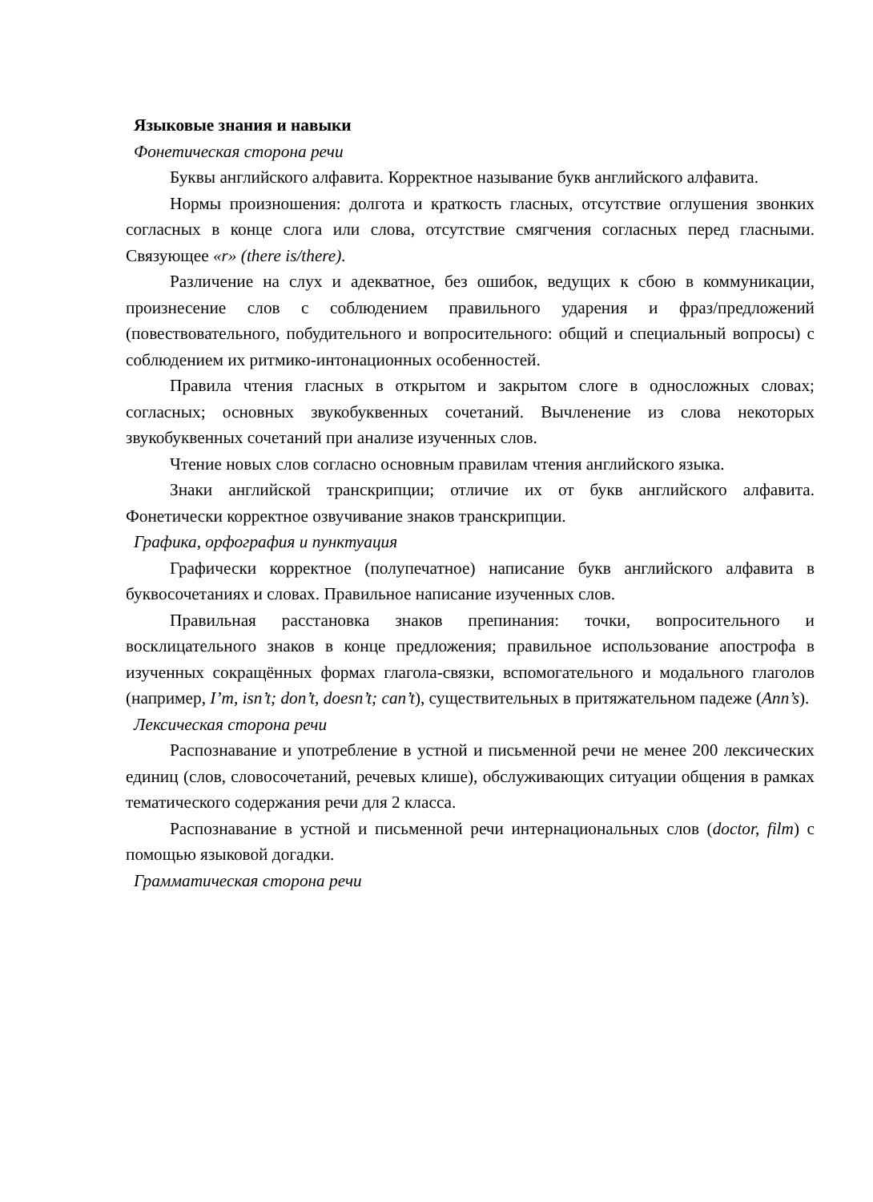Языковые знания и навыки
Фонетическая сторона речи
Буквы английского алфавита. Корректное называние букв английского алфавита.
Нормы произношения: долгота и краткость гласных, отсутствие оглушения звонких согласных в конце слога или слова, отсутствие смягчения согласных перед гласными. Связующее «r» (there is/there).
Различение на слух и адекватное, без ошибок, ведущих к сбою в коммуникации, произнесение слов с соблюдением правильного ударения и фраз/предложений (повествовательного, побудительного и вопросительного: общий и специальный вопросы) с соблюдением их ритмико-интонационных особенностей.
Правила чтения гласных в открытом и закрытом слоге в односложных словах; согласных; основных звукобуквенных сочетаний. Вычленение из слова некоторых звукобуквенных сочетаний при анализе изученных слов.
Чтение новых слов согласно основным правилам чтения английского языка.
Знаки английской транскрипции; отличие их от букв английского алфавита. Фонетически корректное озвучивание знаков транскрипции.
Графика, орфография и пунктуация
Графически корректное (полупечатное) написание букв английского алфавита в буквосочетаниях и словах. Правильное написание изученных слов.
Правильная расстановка знаков препинания: точки, вопросительного и восклицательного знаков в конце предложения; правильное использование апострофа в изученных сокращённых формах глагола-связки, вспомогательного и модального глаголов (например, I’m, isn’t; don’t, doesn’t; can’t), существительных в притяжательном падеже (Ann’s).
Лексическая сторона речи
Распознавание и употребление в устной и письменной речи не менее 200 лексических единиц (слов, словосочетаний, речевых клише), обслуживающих ситуации общения в рамках тематического содержания речи для 2 класса.
Распознавание в устной и письменной речи интернациональных слов (doctor, film) с помощью языковой догадки.
Грамматическая сторона речи